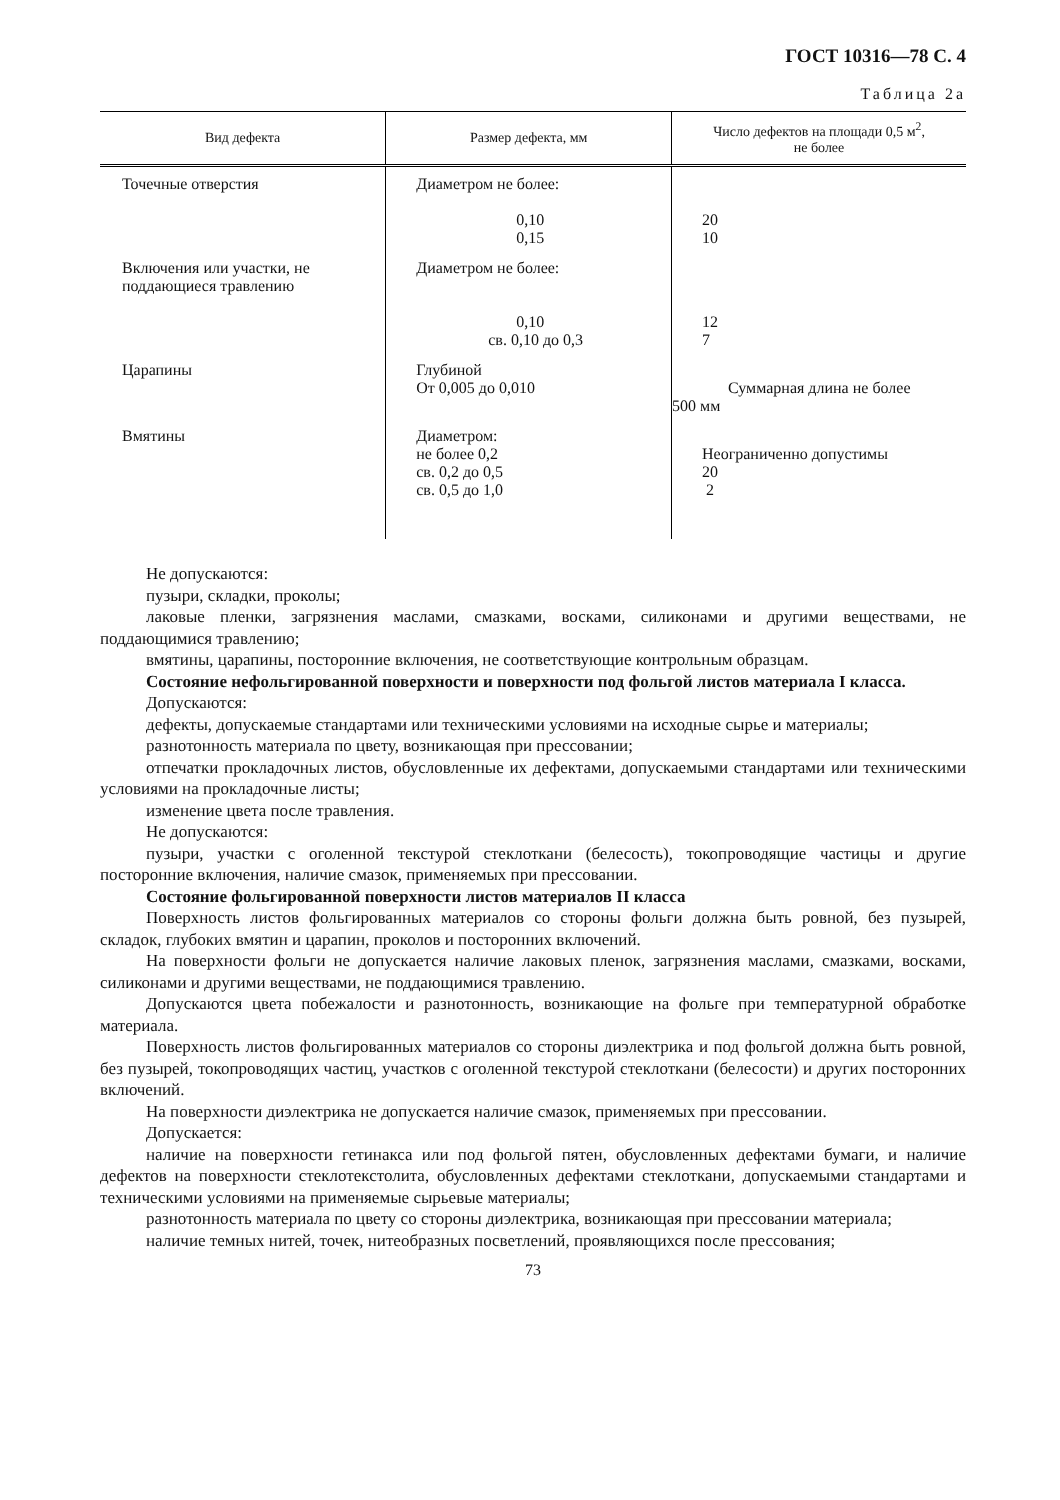ГОСТ 10316—78 С. 4
Таблица 2а
| Вид дефекта | Размер дефекта, мм | Число дефектов на площади 0,5 м<sup>2</sup>, не более |
| --- | --- | --- |
| Точечные отверстия | Диаметром не более: 0,10 0,15 | 20 10 |
| Включения или участки, не поддающиеся травлению | Диаметром не более: 0,10 св. 0,10 до 0,3 | 12 7 |
| Царапины | Глубиной От 0,005 до 0,010 | Суммарная длина не более 500 мм |
| Вмятины | Диаметром: не более 0,2 св. 0,2 до 0,5 св. 0,5 до 1,0 | Неограниченно допустимы 20 2 |
Не допускаются:
пузыри, складки, проколы;
лаковые пленки, загрязнения маслами, смазками, восками, силиконами и другими веществами, не поддающимися травлению;
вмятины, царапины, посторонние включения, не соответствующие контрольным образцам.
Состояние нефольгированной поверхности и поверхности под фольгой листов материала I класса.
Допускаются:
дефекты, допускаемые стандартами или техническими условиями на исходные сырье и материалы;
разнотонность материала по цвету, возникающая при прессовании;
отпечатки прокладочных листов, обусловленные их дефектами, допускаемыми стандартами или техническими условиями на прокладочные листы;
изменение цвета после травления.
Не допускаются:
пузыри, участки с оголенной текстурой стеклоткани (белесость), токопроводящие частицы и другие посторонние включения, наличие смазок, применяемых при прессовании.
Состояние фольгированной поверхности листов материалов II класса
Поверхность листов фольгированных материалов со стороны фольги должна быть ровной, без пузырей, складок, глубоких вмятин и царапин, проколов и посторонних включений.
На поверхности фольги не допускается наличие лаковых пленок, загрязнения маслами, смазками, восками, силиконами и другими веществами, не поддающимися травлению.
Допускаются цвета побежалости и разнотонность, возникающие на фольге при температурной обработке материала.
Поверхность листов фольгированных материалов со стороны диэлектрика и под фольгой должна быть ровной, без пузырей, токопроводящих частиц, участков с оголенной текстурой стеклоткани (белесости) и других посторонних включений.
На поверхности диэлектрика не допускается наличие смазок, применяемых при прессовании.
Допускается:
наличие на поверхности гетинакса или под фольгой пятен, обусловленных дефектами бумаги, и наличие дефектов на поверхности стеклотекстолита, обусловленных дефектами стеклоткани, допускаемыми стандартами и техническими условиями на применяемые сырьевые материалы;
разнотонность материала по цвету со стороны диэлектрика, возникающая при прессовании материала;
наличие темных нитей, точек, нитеобразных посветлений, проявляющихся после прессования;
73